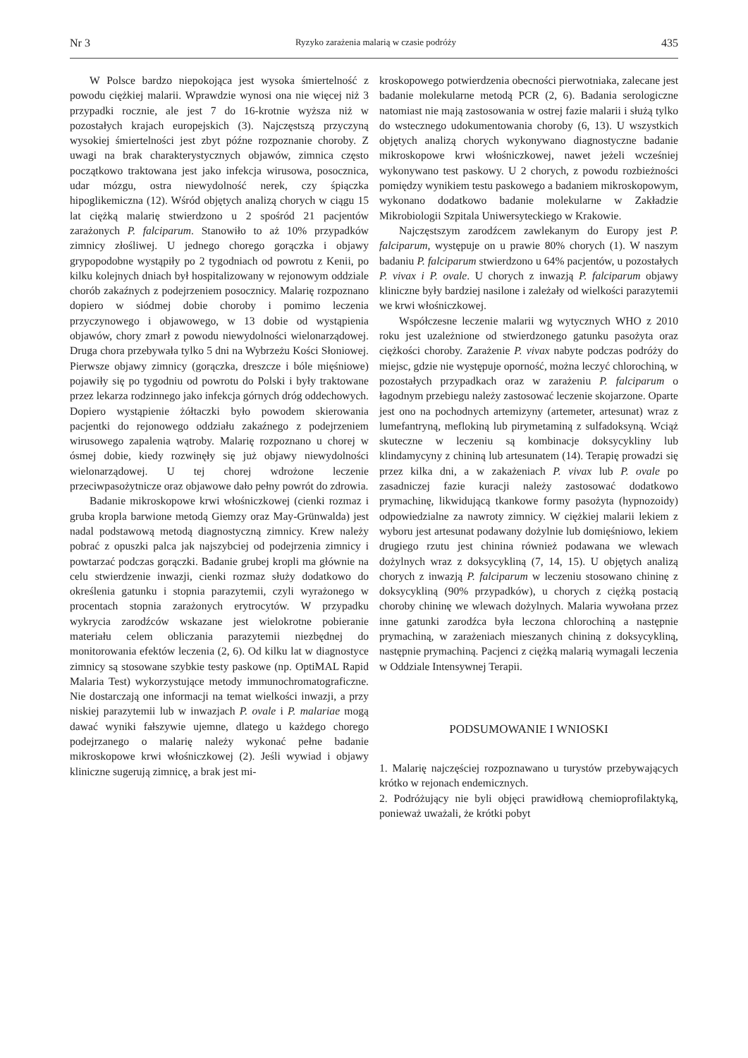Nr 3 Ryzyko zarażenia malarią w czasie podróży 435
W Polsce bardzo niepokojąca jest wysoka śmiertelność z powodu ciężkiej malarii. Wprawdzie wynosi ona nie więcej niż 3 przypadki rocznie, ale jest 7 do 16-krotnie wyższa niż w pozostałych krajach europejskich (3). Najczęstszą przyczyną wysokiej śmiertelności jest zbyt późne rozpoznanie choroby. Z uwagi na brak charakterystycznych objawów, zimnica często początkowo traktowana jest jako infekcja wirusowa, posocznica, udar mózgu, ostra niewydolność nerek, czy śpiączka hipoglikemiczna (12). Wśród objętych analizą chorych w ciągu 15 lat ciężką malarię stwierdzono u 2 spośród 21 pacjentów zarażonych P. falciparum. Stanowiło to aż 10% przypadków zimnicy złośliwej. U jednego chorego gorączka i objawy grypopodobne wystąpiły po 2 tygodniach od powrotu z Kenii, po kilku kolejnych dniach był hospitalizowany w rejonowym oddziale chorób zakaźnych z podejrzeniem posocznicy. Malarię rozpoznano dopiero w siódmej dobie choroby i pomimo leczenia przyczynowego i objawowego, w 13 dobie od wystąpienia objawów, chory zmarł z powodu niewydolności wielonarządowej. Druga chora przebywała tylko 5 dni na Wybrzeżu Kości Słoniowej. Pierwsze objawy zimnicy (gorączka, dreszcze i bóle mięśniowe) pojawiły się po tygodniu od powrotu do Polski i były traktowane przez lekarza rodzinnego jako infekcja górnych dróg oddechowych. Dopiero wystąpienie żółtaczki było powodem skierowania pacjentki do rejonowego oddziału zakaźnego z podejrzeniem wirusowego zapalenia wątroby. Malarię rozpoznano u chorej w ósmej dobie, kiedy rozwinęły się już objawy niewydolności wielonarządowej. U tej chorej wdrożone leczenie przeciwpasożytnicze oraz objawowe dało pełny powrót do zdrowia.
Badanie mikroskopowe krwi włośniczkowej (cienki rozmaz i gruba kropla barwione metodą Giemzy oraz May-Grünwalda) jest nadal podstawową metodą diagnostyczną zimnicy. Krew należy pobrać z opuszki palca jak najszybciej od podejrzenia zimnicy i powtarzać podczas gorączki. Badanie grubej kropli ma głównie na celu stwierdzenie inwazji, cienki rozmaz służy dodatkowo do określenia gatunku i stopnia parazytemii, czyli wyrażonego w procentach stopnia zarażonych erytrocytów. W przypadku wykrycia zarodźców wskazane jest wielokrotne pobieranie materiału celem obliczania parazytemii niezbędnej do monitorowania efektów leczenia (2, 6). Od kilku lat w diagnostyce zimnicy są stosowane szybkie testy paskowe (np. OptiMAL Rapid Malaria Test) wykorzystujące metody immunochromatograficzne. Nie dostarczają one informacji na temat wielkości inwazji, a przy niskiej parazytemii lub w inwazjach P. ovale i P. malariae mogą dawać wyniki fałszywie ujemne, dlatego u każdego chorego podejrzanego o malarię należy wykonać pełne badanie mikroskopowe krwi włośniczkowej (2). Jeśli wywiad i objawy kliniczne sugerują zimnicę, a brak jest mi-
kroskopowego potwierdzenia obecności pierwotniaka, zalecane jest badanie molekularne metodą PCR (2, 6). Badania serologiczne natomiast nie mają zastosowania w ostrej fazie malarii i służą tylko do wstecznego udokumentowania choroby (6, 13). U wszystkich objętych analizą chorych wykonywano diagnostyczne badanie mikroskopowe krwi włośniczkowej, nawet jeżeli wcześniej wykonywano test paskowy. U 2 chorych, z powodu rozbieżności pomiędzy wynikiem testu paskowego a badaniem mikroskopowym, wykonano dodatkowo badanie molekularne w Zakładzie Mikrobiologii Szpitala Uniwersyteckiego w Krakowie.
Najczęstszym zarodźcem zawlekanym do Europy jest P. falciparum, występuje on u prawie 80% chorych (1). W naszym badaniu P. falciparum stwierdzono u 64% pacjentów, u pozostałych P. vivax i P. ovale. U chorych z inwazją P. falciparum objawy kliniczne były bardziej nasilone i zależały od wielkości parazytemii we krwi włośniczkowej.
Współczesne leczenie malarii wg wytycznych WHO z 2010 roku jest uzależnione od stwierdzonego gatunku pasożyta oraz ciężkości choroby. Zarażenie P. vivax nabyte podczas podróży do miejsc, gdzie nie występuje oporność, można leczyć chlorochiną, w pozostałych przypadkach oraz w zarażeniu P. falciparum o łagodnym przebiegu należy zastosować leczenie skojarzone. Oparte jest ono na pochodnych artemizyny (artemeter, artesunat) wraz z lumefantryną, meflokiną lub pirymetaminą z sulfadoksyną. Wciąż skuteczne w leczeniu są kombinacje doksycykliny lub klindamycyny z chininą lub artesunatem (14). Terapię prowadzi się przez kilka dni, a w zakażeniach P. vivax lub P. ovale po zasadniczej fazie kuracji należy zastosować dodatkowo prymachinę, likwidującą tkankowe formy pasożyta (hypnozoidy) odpowiedzialne za nawroty zimnicy. W ciężkiej malarii lekiem z wyboru jest artesunat podawany dożylnie lub domięśniowo, lekiem drugiego rzutu jest chinina również podawana we wlewach dożylnych wraz z doksycykliną (7, 14, 15). U objętych analizą chorych z inwazją P. falciparum w leczeniu stosowano chininę z doksycykliną (90% przypadków), u chorych z ciężką postacią choroby chininę we wlewach dożylnych. Malaria wywołana przez inne gatunki zarodźca była leczona chlorochiną a następnie prymachiną, w zarażeniach mieszanych chininą z doksycykliną, następnie prymachiną. Pacjenci z ciężką malarią wymagali leczenia w Oddziale Intensywnej Terapii.
PODSUMOWANIE I WNIOSKI
1. Malarię najczęściej rozpoznawano u turystów przebywających krótko w rejonach endemicznych.
2. Podróżujący nie byli objęci prawidłową chemioprofilaktyką, ponieważ uważali, że krótki pobyt